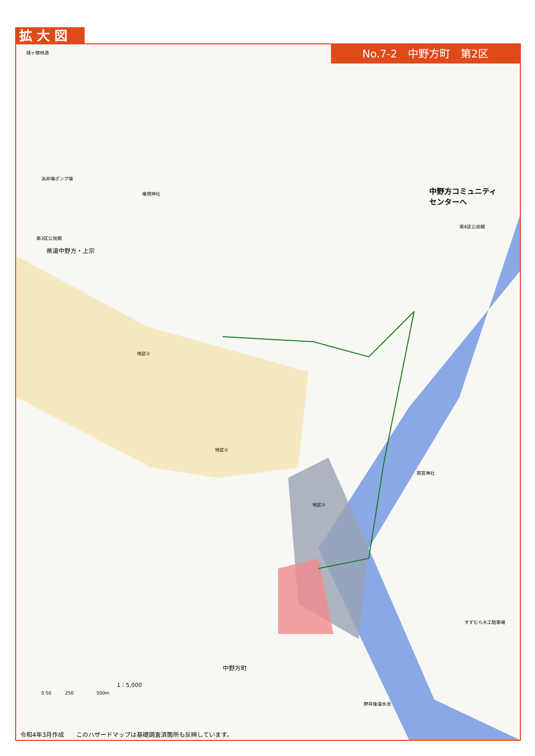拡 大 図
No.7-2　中野方町　第2区 城ヶ根林道
浜井場ポンプ場
権現神社
中野方コミュニティ
センターへ
第4区公民館
第3区公民館
県道中野方・上宗
地区①
地区①
地区②
若宮神社
すずむら木工駐車場
中野方町
野井後溜水池
1：5,000
0 50　　　250　　　　　500m
令和4年3月作成　　このハザードマップは基礎調査済箇所も反映しています。